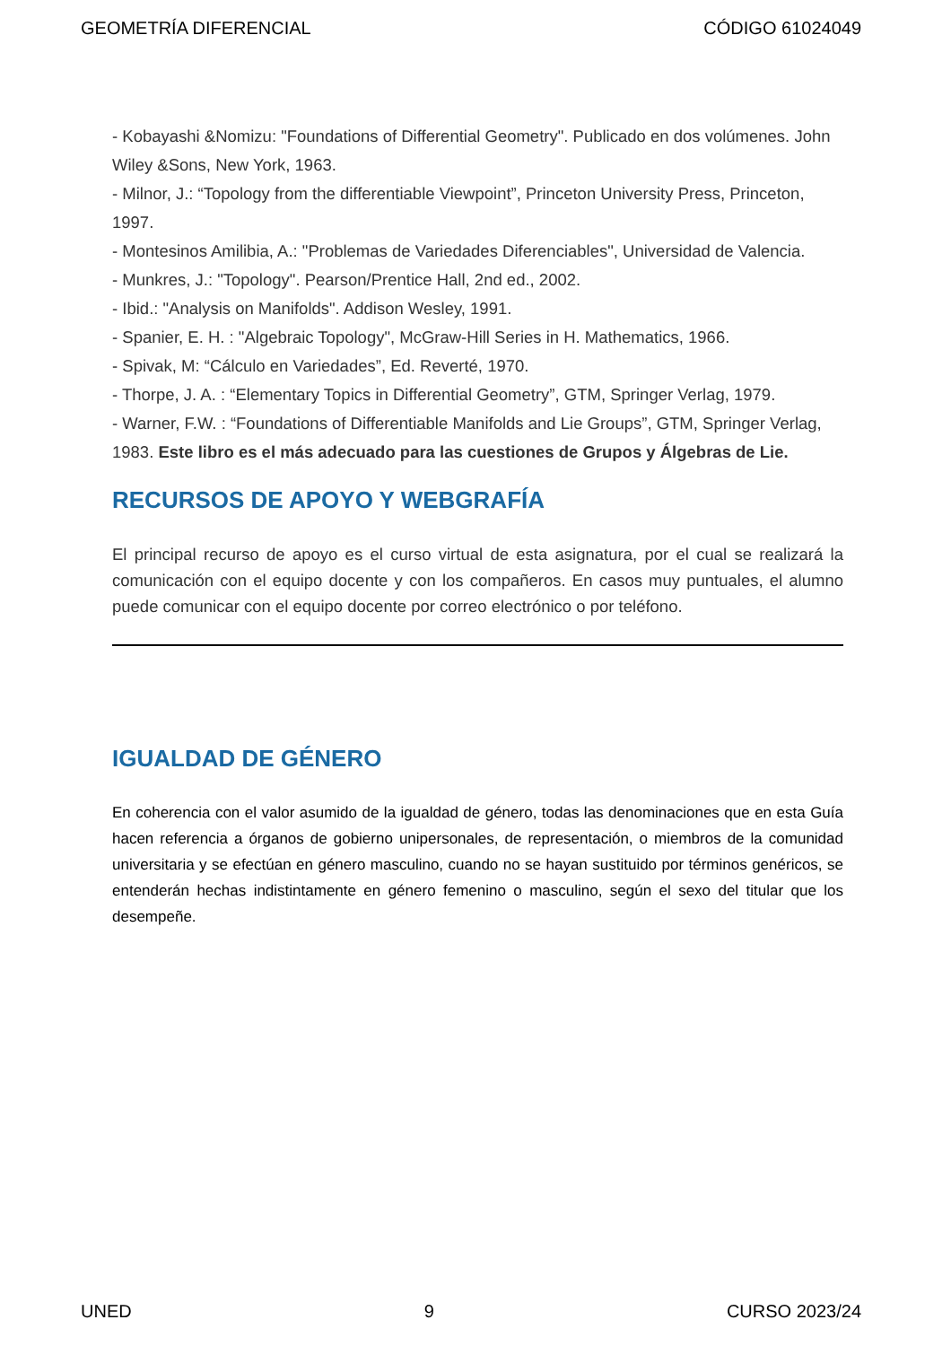GEOMETRÍA DIFERENCIAL CÓDIGO 61024049
- Kobayashi &Nomizu: "Foundations of Differential Geometry". Publicado en dos volúmenes. John Wiley &Sons, New York, 1963.
- Milnor, J.: “Topology from the differentiable Viewpoint”, Princeton University Press, Princeton, 1997.
- Montesinos Amilibia, A.: "Problemas de Variedades Diferenciables", Universidad de Valencia.
- Munkres, J.: "Topology". Pearson/Prentice Hall, 2nd ed., 2002.
- Ibid.: "Analysis on Manifolds". Addison Wesley, 1991.
- Spanier, E. H. : "Algebraic Topology", McGraw-Hill Series in H. Mathematics, 1966.
- Spivak, M: “Cálculo en Variedades”, Ed. Reverté, 1970.
- Thorpe, J. A. : “Elementary Topics in Differential Geometry”, GTM, Springer Verlag, 1979.
- Warner, F.W. : “Foundations of Differentiable Manifolds and Lie Groups”, GTM, Springer Verlag, 1983. Este libro es el más adecuado para las cuestiones de Grupos y Álgebras de Lie.
RECURSOS DE APOYO Y WEBGRAFÍA
El principal recurso de apoyo es el curso virtual de esta asignatura, por el cual se realizará la comunicación con el equipo docente y con los compañeros. En casos muy puntuales, el alumno puede comunicar con el equipo docente por correo electrónico o por teléfono.
IGUALDAD DE GÉNERO
En coherencia con el valor asumido de la igualdad de género, todas las denominaciones que en esta Guía hacen referencia a órganos de gobierno unipersonales, de representación, o miembros de la comunidad universitaria y se efectúan en género masculino, cuando no se hayan sustituido por términos genéricos, se entenderán hechas indistintamente en género femenino o masculino, según el sexo del titular que los desempeñe.
UNED 9 CURSO 2023/24